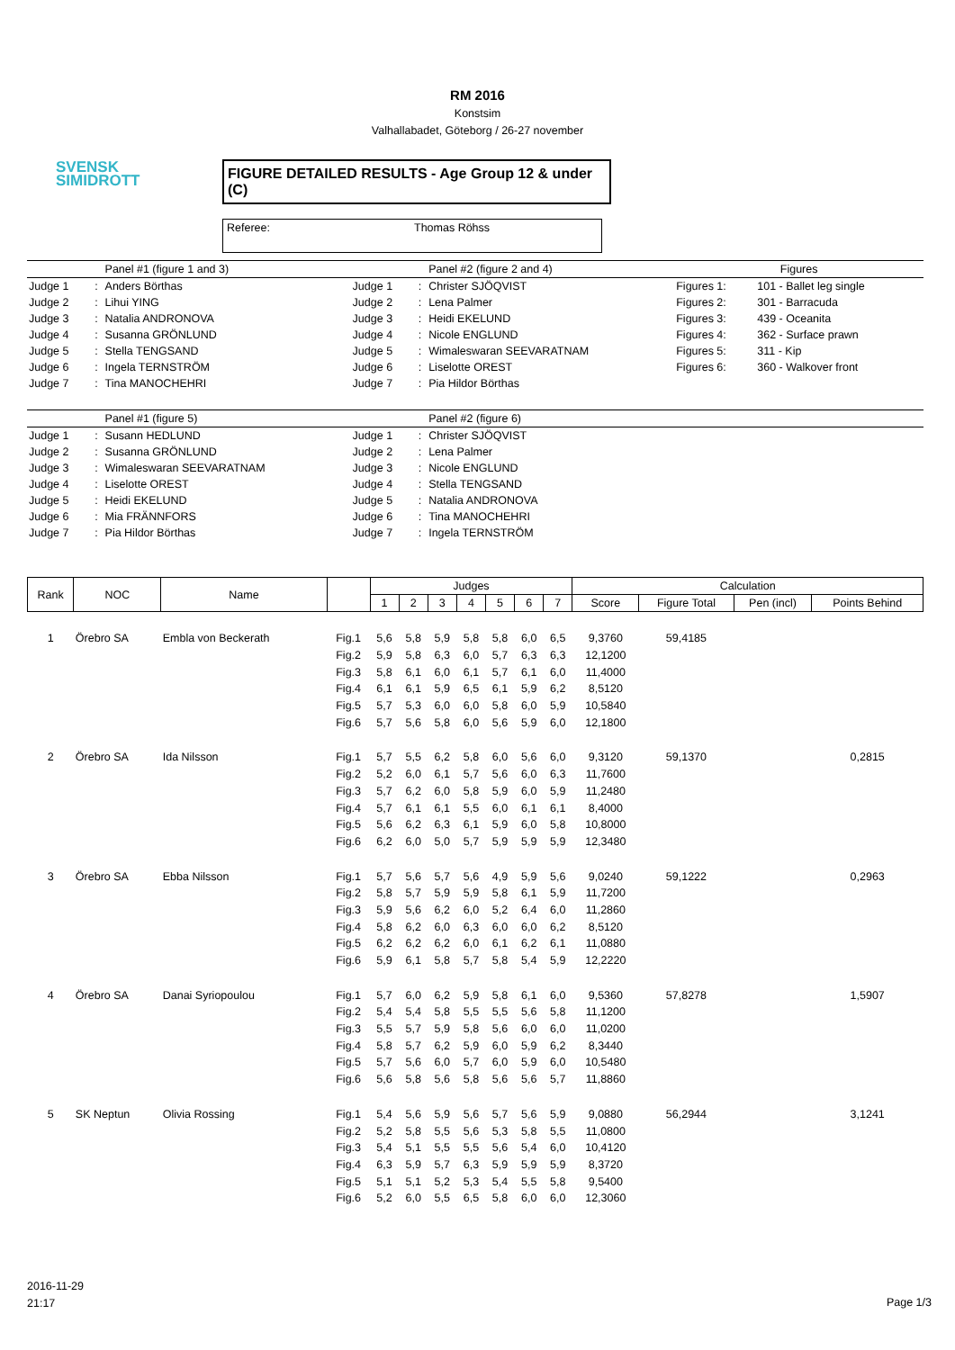SVENSK
SIMIDROTT
RM 2016
Konstsim
Valhallabadet, Göteborg / 26-27 november
FIGURE DETAILED RESULTS - Age Group 12 & under (C)
Referee: Thomas Röhss
| | | Panel #1 (figure 1 and 3) | | | Panel #2 (figure 2 and 4) | Figures | |
| Judge 1 | : | Anders Börthas | Judge 1 | : | Christer SJÖQVIST | Figures 1: | 101 - Ballet leg single |
| Judge 2 | : | Lihui YING | Judge 2 | : | Lena Palmer | Figures 2: | 301 - Barracuda |
| Judge 3 | : | Natalia ANDRONOVA | Judge 3 | : | Heidi EKELUND | Figures 3: | 439 - Oceanita |
| Judge 4 | : | Susanna GRÖNLUND | Judge 4 | : | Nicole ENGLUND | Figures 4: | 362 - Surface prawn |
| Judge 5 | : | Stella TENGSAND | Judge 5 | : | Wimaleswaran SEEVARATNAM | Figures 5: | 311 - Kip |
| Judge 6 | : | Ingela TERNSTRÖM | Judge 6 | : | Liselotte OREST | Figures 6: | 360 - Walkover front |
| Judge 7 | : | Tina MANOCHEHRI | Judge 7 | : | Pia Hildor Börthas | | |
| | | Panel #1 (figure 5) | | | Panel #2 (figure 6) | | |
| Judge 1 | : | Susann HEDLUND | Judge 1 | : | Christer SJÖQVIST | | |
| Judge 2 | : | Susanna GRÖNLUND | Judge 2 | : | Lena Palmer | | |
| Judge 3 | : | Wimaleswaran SEEVARATNAM | Judge 3 | : | Nicole ENGLUND | | |
| Judge 4 | : | Liselotte OREST | Judge 4 | : | Stella TENGSAND | | |
| Judge 5 | : | Heidi EKELUND | Judge 5 | : | Natalia ANDRONOVA | | |
| Judge 6 | : | Mia FRÄNNFORS | Judge 6 | : | Tina MANOCHEHRI | | |
| Judge 7 | : | Pia Hildor Börthas | Judge 7 | : | Ingela TERNSTRÖM | | |
| Rank | NOC | Name | | Judges | | | | | | | Calculation | | | |
| --- | --- | --- | --- | --- | --- | --- | --- | --- | --- | --- | --- | --- | --- | --- |
| | | | | 1 | 2 | 3 | 4 | 5 | 6 | 7 | Score | Figure Total | Pen (incl) | Points Behind |
| 1 | Örebro SA | Embla von Beckerath | Fig.1 | 5,6 | 5,8 | 5,9 | 5,8 | 5,8 | 6,0 | 6,5 | 9,3760 | 59,4185 | | |
| | | | Fig.2 | 5,9 | 5,8 | 6,3 | 6,0 | 5,7 | 6,3 | 6,3 | 12,1200 | | | |
| | | | Fig.3 | 5,8 | 6,1 | 6,0 | 6,1 | 5,7 | 6,1 | 6,0 | 11,4000 | | | |
| | | | Fig.4 | 6,1 | 6,1 | 5,9 | 6,5 | 6,1 | 5,9 | 6,2 | 8,5120 | | | |
| | | | Fig.5 | 5,7 | 5,3 | 6,0 | 6,0 | 5,8 | 6,0 | 5,9 | 10,5840 | | | |
| | | | Fig.6 | 5,7 | 5,6 | 5,8 | 6,0 | 5,6 | 5,9 | 6,0 | 12,1800 | | | |
| 2 | Örebro SA | Ida Nilsson | Fig.1 | 5,7 | 5,5 | 6,2 | 5,8 | 6,0 | 5,6 | 6,0 | 9,3120 | 59,1370 | | 0,2815 |
| | | | Fig.2 | 5,2 | 6,0 | 6,1 | 5,7 | 5,6 | 6,0 | 6,3 | 11,7600 | | | |
| | | | Fig.3 | 5,7 | 6,2 | 6,0 | 5,8 | 5,9 | 6,0 | 5,9 | 11,2480 | | | |
| | | | Fig.4 | 5,7 | 6,1 | 6,1 | 5,5 | 6,0 | 6,1 | 6,1 | 8,4000 | | | |
| | | | Fig.5 | 5,6 | 6,2 | 6,3 | 6,1 | 5,9 | 6,0 | 5,8 | 10,8000 | | | |
| | | | Fig.6 | 6,2 | 6,0 | 5,0 | 5,7 | 5,9 | 5,9 | 5,9 | 12,3480 | | | |
| 3 | Örebro SA | Ebba Nilsson | Fig.1 | 5,7 | 5,6 | 5,7 | 5,6 | 4,9 | 5,9 | 5,6 | 9,0240 | 59,1222 | | 0,2963 |
| | | | Fig.2 | 5,8 | 5,7 | 5,9 | 5,9 | 5,8 | 6,1 | 5,9 | 11,7200 | | | |
| | | | Fig.3 | 5,9 | 5,6 | 6,2 | 6,0 | 5,2 | 6,4 | 6,0 | 11,2860 | | | |
| | | | Fig.4 | 5,8 | 6,2 | 6,0 | 6,3 | 6,0 | 6,0 | 6,2 | 8,5120 | | | |
| | | | Fig.5 | 6,2 | 6,2 | 6,2 | 6,0 | 6,1 | 6,2 | 6,1 | 11,0880 | | | |
| | | | Fig.6 | 5,9 | 6,1 | 5,8 | 5,7 | 5,8 | 5,4 | 5,9 | 12,2220 | | | |
| 4 | Örebro SA | Danai Syriopoulou | Fig.1 | 5,7 | 6,0 | 6,2 | 5,9 | 5,8 | 6,1 | 6,0 | 9,5360 | 57,8278 | | 1,5907 |
| | | | Fig.2 | 5,4 | 5,4 | 5,8 | 5,5 | 5,5 | 5,6 | 5,8 | 11,1200 | | | |
| | | | Fig.3 | 5,5 | 5,7 | 5,9 | 5,8 | 5,6 | 6,0 | 6,0 | 11,0200 | | | |
| | | | Fig.4 | 5,8 | 5,7 | 6,2 | 5,9 | 6,0 | 5,9 | 6,2 | 8,3440 | | | |
| | | | Fig.5 | 5,7 | 5,6 | 6,0 | 5,7 | 6,0 | 5,9 | 6,0 | 10,5480 | | | |
| | | | Fig.6 | 5,6 | 5,8 | 5,6 | 5,8 | 5,6 | 5,6 | 5,7 | 11,8860 | | | |
| 5 | SK Neptun | Olivia Rossing | Fig.1 | 5,4 | 5,6 | 5,9 | 5,6 | 5,7 | 5,6 | 5,9 | 9,0880 | 56,2944 | | 3,1241 |
| | | | Fig.2 | 5,2 | 5,8 | 5,5 | 5,6 | 5,3 | 5,8 | 5,5 | 11,0800 | | | |
| | | | Fig.3 | 5,4 | 5,1 | 5,5 | 5,5 | 5,6 | 5,4 | 6,0 | 10,4120 | | | |
| | | | Fig.4 | 6,3 | 5,9 | 5,7 | 6,3 | 5,9 | 5,9 | 5,9 | 8,3720 | | | |
| | | | Fig.5 | 5,1 | 5,1 | 5,2 | 5,3 | 5,4 | 5,5 | 5,8 | 9,5400 | | | |
| | | | Fig.6 | 5,2 | 6,0 | 5,5 | 6,5 | 5,8 | 6,0 | 6,0 | 12,3060 | | | |
2016-11-29
21:17
Page 1/3